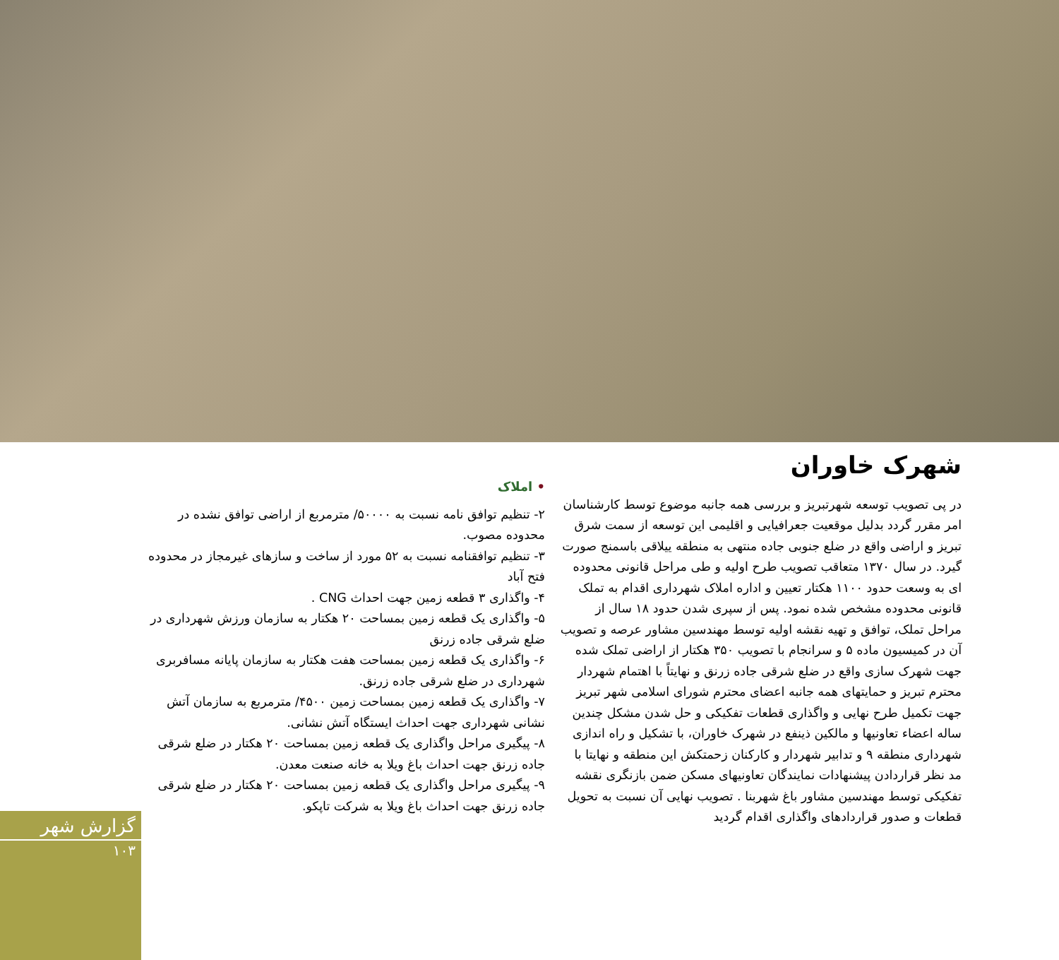شهرک خاوران
در پی تصویب توسعه شهرتبریز و بررسی همه جانبه موضوع توسط کارشناسان امر مقرر گردد بدلیل موقعیت جعرافیایی و اقلیمی این توسعه از سمت شرق تبریز و اراضی واقع در ضلع جنوبی جاده منتهی به منطقه ییلاقی باسمنج صورت گیرد. در سال ۱۳۷۰ متعاقب تصویب طرح اولیه و طی مراحل قانونی محدوده ای به وسعت حدود ۱۱۰۰ هکتار تعیین و اداره املاک شهرداری اقدام به تملک قانونی محدوده مشخص شده نمود. پس از سپری شدن حدود ۱۸ سال از مراحل تملک، توافق و تهیه نقشه اولیه توسط مهندسین مشاور عرصه و تصویب آن در کمیسیون ماده ۵ و سرانجام با تصویب ۳۵۰ هکتار از اراضی تملک شده جهت شهرک سازی واقع در ضلع شرقی جاده زرنق و نهایتاً با اهتمام شهردار محترم تبریز و حمایتهای همه جانبه اعضای محترم شورای اسلامی شهر تبریز جهت تکمیل طرح نهایی و واگذاری قطعات تفکیکی و حل شدن مشکل چندین ساله اعضاء تعاونیها و مالکین ذینفع در شهرک خاوران، با تشکیل و راه اندازی شهرداری منطقه ۹ و تدابیر شهردار و کارکنان زحمتکش این منطقه و نهایتا با مد نظر قراردادن پیشنهادات نمایندگان تعاونیهای مسکن ضمن بازنگری نقشه تفکیکی توسط مهندسین مشاور باغ شهربنا . تصویب نهایی آن نسبت به تحویل قطعات و صدور قراردادهای واگذاری اقدام گردید
• املاک
۲- تنظیم توافق نامه نسبت به ۵۰۰۰۰/ مترمربع از اراضی توافق نشده در محدوده مصوب.
۳- تنظیم توافقنامه نسبت به ۵۲ مورد از ساخت و سازهای غیرمجاز در محدوده فتح آباد
۴- واگذاری ۳ قطعه زمین جهت احداث CNG .
۵- واگذاری یک قطعه زمین بمساحت ۲۰ هکتار به سازمان ورزش شهرداری در ضلع شرقی جاده زرنق
۶- واگذاری یک قطعه زمین بمساحت هفت هکتار به سازمان پایانه مسافربری شهرداری در ضلع شرقی جاده زرنق.
۷- واگذاری یک قطعه زمین بمساحت زمین ۴۵۰۰/ مترمربع به سازمان آتش نشانی شهرداری جهت احداث ایستگاه آتش نشانی.
۸- پیگیری مراحل واگذاری یک قطعه زمین بمساحت ۲۰ هکتار در ضلع شرقی جاده زرنق جهت احداث باغ ویلا به خانه صنعت معدن.
۹- پیگیری مراحل واگذاری یک قطعه زمین بمساحت ۲۰ هکتار در ضلع شرقی جاده زرنق جهت احداث باغ ویلا به شرکت تاپکو.
گزارش شهر
۱۰۳